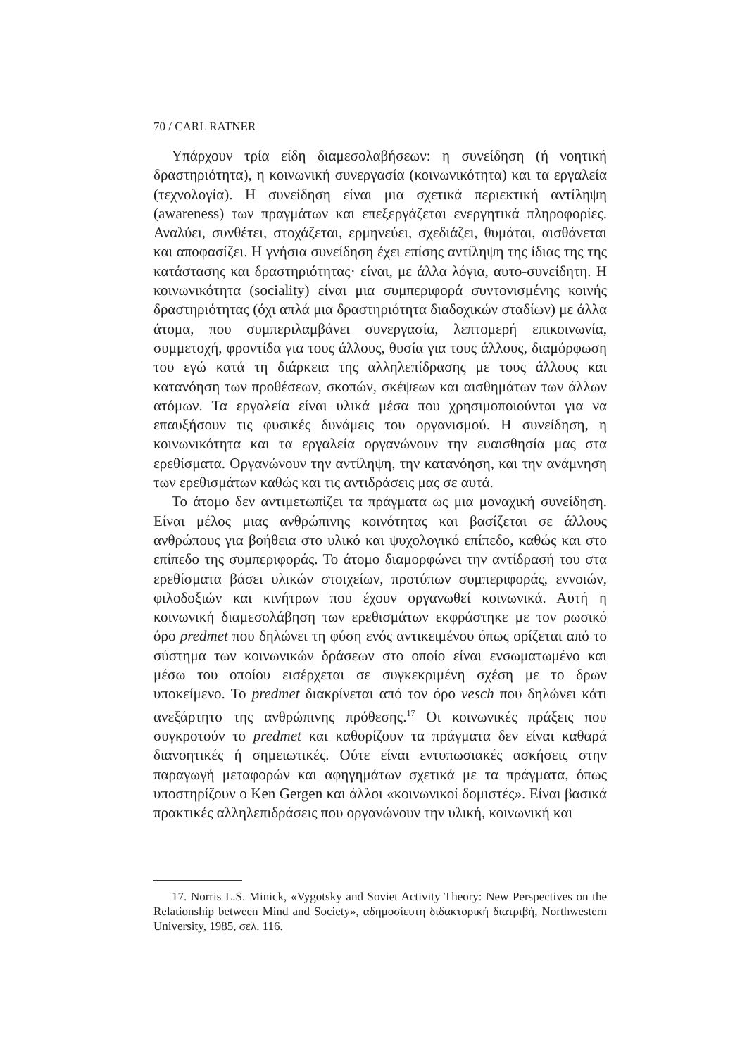70 / CARL RATNER
Υπάρχουν τρία είδη διαμεσολαβήσεων: η συνείδηση (ή νοητική δραστηριότητα), η κοινωνική συνεργασία (κοινωνικότητα) και τα εργαλεία (τεχνολογία). Η συνείδηση είναι μια σχετικά περιεκτική αντίληψη (awareness) των πραγμάτων και επεξεργάζεται ενεργητικά πληροφορίες. Αναλύει, συνθέτει, στοχάζεται, ερμηνεύει, σχεδιάζει, θυμάται, αισθάνεται και αποφασίζει. Η γνήσια συνείδηση έχει επίσης αντίληψη της ίδιας της της κατάστασης και δραστηριότητας· είναι, με άλλα λόγια, αυτο-συνείδητη. Η κοινωνικότητα (sociality) είναι μια συμπεριφορά συντονισμένης κοινής δραστηριότητας (όχι απλά μια δραστηριότητα διαδοχικών σταδίων) με άλλα άτομα, που συμπεριλαμβάνει συνεργασία, λεπτομερή επικοινωνία, συμμετοχή, φροντίδα για τους άλλους, θυσία για τους άλλους, διαμόρφωση του εγώ κατά τη διάρκεια της αλληλεπίδρασης με τους άλλους και κατανόηση των προθέσεων, σκοπών, σκέψεων και αισθημάτων των άλλων ατόμων. Τα εργαλεία είναι υλικά μέσα που χρησιμοποιούνται για να επαυξήσουν τις φυσικές δυνάμεις του οργανισμού. Η συνείδηση, η κοινωνικότητα και τα εργαλεία οργανώνουν την ευαισθησία μας στα ερεθίσματα. Οργανώνουν την αντίληψη, την κατανόηση, και την ανάμνηση των ερεθισμάτων καθώς και τις αντιδράσεις μας σε αυτά.
Το άτομο δεν αντιμετωπίζει τα πράγματα ως μια μοναχική συνείδηση. Είναι μέλος μιας ανθρώπινης κοινότητας και βασίζεται σε άλλους ανθρώπους για βοήθεια στο υλικό και ψυχολογικό επίπεδο, καθώς και στο επίπεδο της συμπεριφοράς. Το άτομο διαμορφώνει την αντίδρασή του στα ερεθίσματα βάσει υλικών στοιχείων, προτύπων συμπεριφοράς, εννοιών, φιλοδοξιών και κινήτρων που έχουν οργανωθεί κοινωνικά. Αυτή η κοινωνική διαμεσολάβηση των ερεθισμάτων εκφράστηκε με τον ρωσικό όρο predmet που δηλώνει τη φύση ενός αντικειμένου όπως ορίζεται από το σύστημα των κοινωνικών δράσεων στο οποίο είναι ενσωματωμένο και μέσω του οποίου εισέρχεται σε συγκεκριμένη σχέση με το δρων υποκείμενο. Το predmet διακρίνεται από τον όρο vesch που δηλώνει κάτι ανεξάρτητο της ανθρώπινης πρόθεσης.<sup>17</sup> Οι κοινωνικές πράξεις που συγκροτούν το predmet και καθορίζουν τα πράγματα δεν είναι καθαρά διανοητικές ή σημειωτικές. Ούτε είναι εντυπωσιακές ασκήσεις στην παραγωγή μεταφορών και αφηγημάτων σχετικά με τα πράγματα, όπως υποστηρίζουν ο Ken Gergen και άλλοι «κοινωνικοί δομιστές». Είναι βασικά πρακτικές αλληλεπιδράσεις που οργανώνουν την υλική, κοινωνική και
17. Norris L.S. Minick, «Vygotsky and Soviet Activity Theory: New Perspectives on the Relationship between Mind and Society», αδημοσίευτη διδακτορική διατριβή, Northwestern University, 1985, σελ. 116.